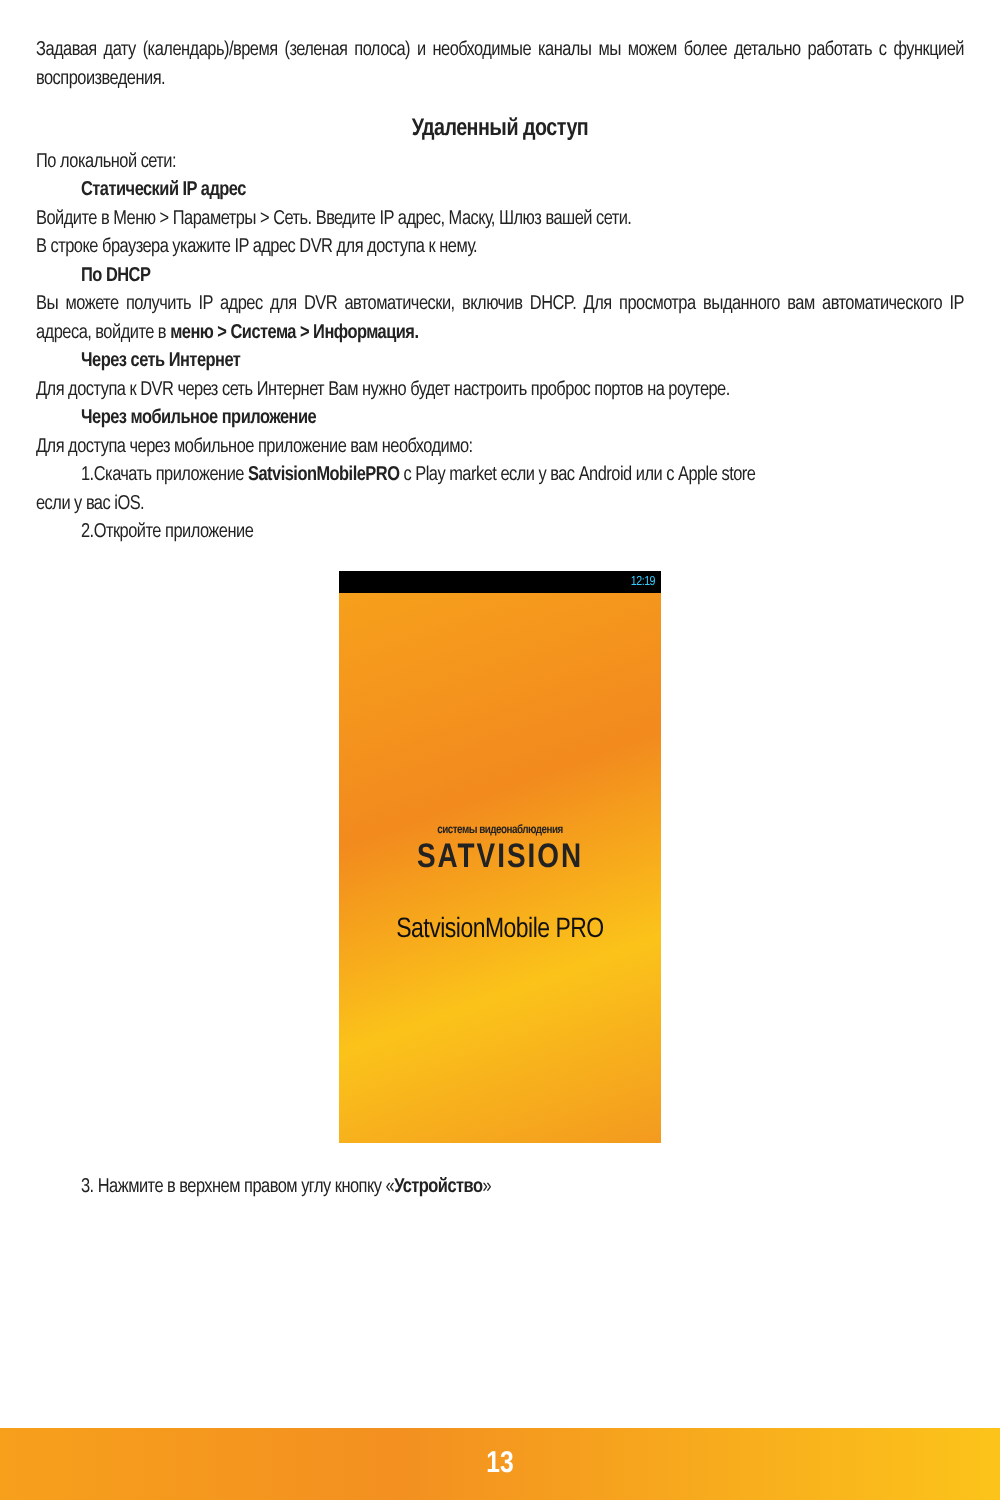Задавая дату (календарь)/время (зеленая полоса) и необходимые каналы мы можем более детально работать с функцией воспроизведения.
Удаленный доступ
По локальной сети:
Статический IP адрес
Войдите в Меню > Параметры > Сеть. Введите IP адрес, Маску, Шлюз вашей сети.
В строке браузера укажите IP адрес DVR для доступа к нему.
По DHCP
Вы можете получить IP адрес для DVR автоматически, включив DHCP. Для просмотра выданного вам автоматического IP адреса, войдите в меню > Система > Информация.
Через сеть Интернет
Для доступа к DVR через сеть Интернет Вам нужно будет настроить проброс портов на роутере.
Через мобильное приложение
Для доступа через мобильное приложение вам необходимо:
1.Скачать приложение SatvisionMobilePRO с Play market если у вас Android или с Apple store
если у вас iOS.
2.Откройте приложение
12:19
системы видеонаблюдения
SATVISION
SatvisionMobile PRO
3. Нажмите в верхнем правом углу кнопку «Устройство»
13